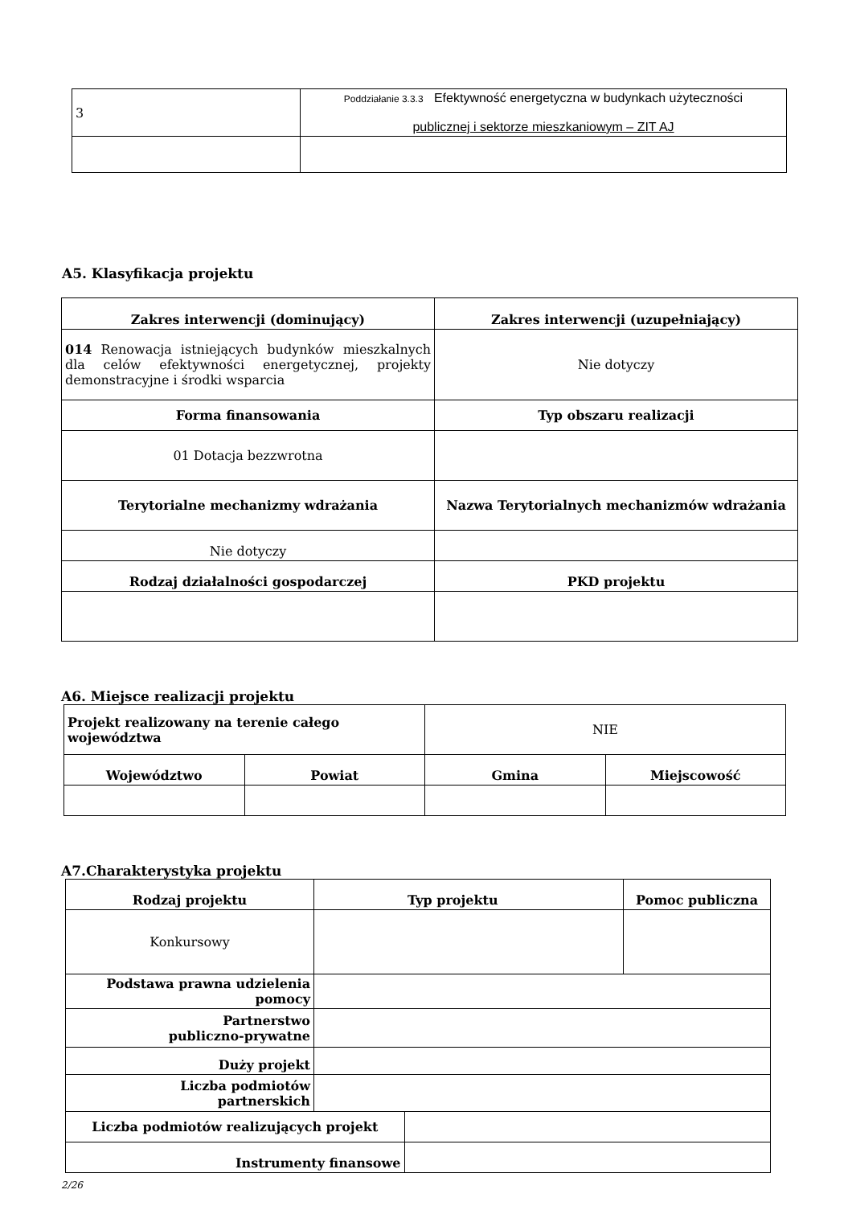| 3 | Poddziałanie 3.3.3 Efektywność energetyczna w budynkach użyteczności publicznej i sektorze mieszkaniowym – ZIT AJ |
A5. Klasyfikacja projektu
| Zakres interwencji (dominujący) | Zakres interwencji (uzupełniający) |
| --- | --- |
| 014 Renowacja istniejących budynków mieszkalnych dla celów efektywności energetycznej, projekty demonstracyjne i środki wsparcia | Nie dotyczy |
| Forma finansowania | Typ obszaru realizacji |
| 01 Dotacja bezzwrotna | |
| Terytorialne mechanizmy wdrażania | Nazwa Terytorialnych mechanizmów wdrażania |
| Nie dotyczy | |
| Rodzaj działalności gospodarczej | PKD projektu |
A6. Miejsce realizacji projektu
| Projekt realizowany na terenie całego województwa | | NIE | |
| Województwo | Powiat | Gmina | Miejscowość |
A7.Charakterystyka projektu
| Rodzaj projektu | | Typ projektu | Pomoc publiczna |
| --- | --- | --- | --- |
| Konkursowy | | | |
| Podstawa prawna udzielenia pomocy | | | |
| Partnerstwo publiczno-prywatne | | | |
| Duży projekt | | | |
| Liczba podmiotów partnerskich | | | |
| Liczba podmiotów realizujących projekt | | | |
| Instrumenty finansowe | | | |
2/26